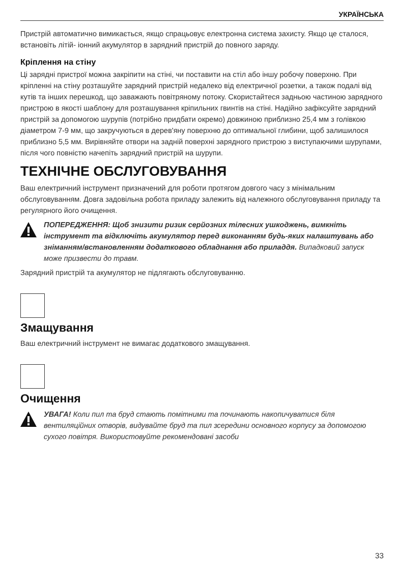УКРАЇНСЬКА
Пристрій автоматично вимикається, якщо спрацьовує електронна система захисту. Якщо це сталося, встановіть літій- іонний акумулятор в зарядний пристрій до повного заряду.
Кріплення на стіну
Ці зарядні пристрої можна закріпити на стіні, чи поставити на стіл або іншу робочу поверхню. При кріпленні на стіну розташуйте зарядний пристрій недалеко від електричної розетки, а також подалі від кутів та інших перешкод, що заважають повітряному потоку. Скористайтеся задньою частиною зарядного пристрою в якості шаблону для розташування кріпильних гвинтів на стіні. Надійно зафіксуйте зарядний пристрій за допомогою шурупів (потрібно придбати окремо) довжиною приблизно 25,4 мм з голівкою діаметром 7-9 мм, що закручуються в дерев'яну поверхню до оптимальної глибини, щоб залишилося приблизно 5,5 мм. Вирівняйте отвори на задній поверхні зарядного пристрою з виступаючими шурупами, після чого повністю начепіть зарядний пристрій на шурупи.
ТЕХНІЧНЕ ОБСЛУГОВУВАННЯ
Ваш електричний інструмент призначений для роботи протягом довгого часу з мінімальним обслуговуванням. Довга задовільна робота приладу залежить від належного обслуговування приладу та регулярного його очищення.
ПОПЕРЕДЖЕННЯ: Щоб знизити ризик серйозних тілесних ушкоджень, вимкніть інструмент та відключіть акумулятор перед виконанням будь-яких налаштувань або зніманням/встановленням додаткового обладнання або приладдя. Випадковий запуск може призвести до травм.
Зарядний пристрій та акумулятор не підлягають обслуговуванню.
Змащування
Ваш електричний інструмент не вимагає додаткового змащування.
Очищення
УВАГА! Коли пил та бруд стають помітними та починають накопичуватися біля вентиляційних отворів, видувайте бруд та пил зсередини основного корпусу за допомогою сухого повітря. Використовуйте рекомендовані засоби
33